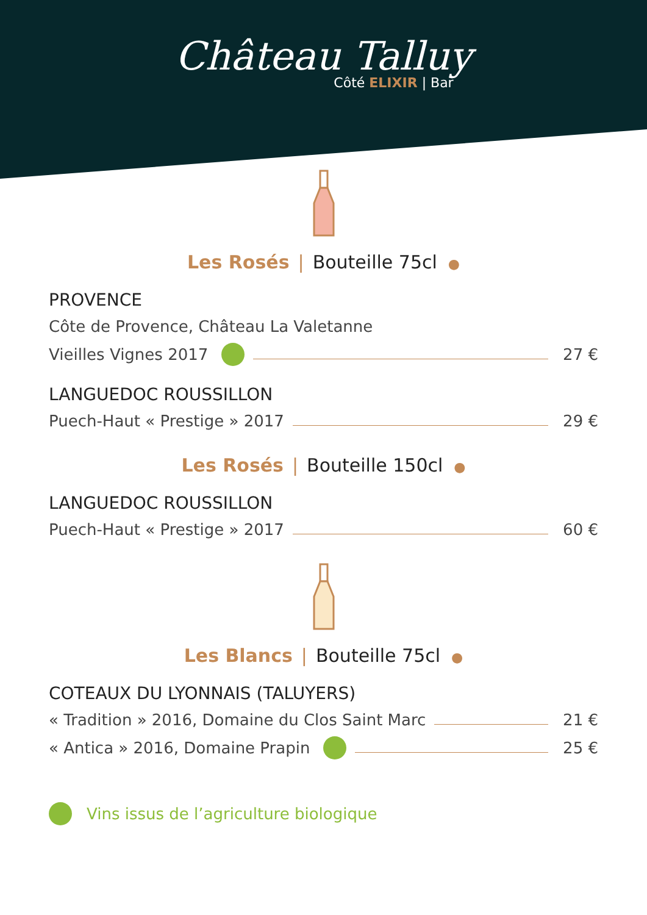Château Talluy
Côté ELIXIR | Bar
Les Rosés | Bouteille 75cl ●
PROVENCE
Côte de Provence, Château La Valetanne
Vieilles Vignes 2017 27 €
LANGUEDOC ROUSSILLON
Puech-Haut « Prestige » 2017 29 €
Les Rosés | Bouteille 150cl ●
LANGUEDOC ROUSSILLON
Puech-Haut « Prestige » 2017 60 €
Les Blancs | Bouteille 75cl ●
COTEAUX DU LYONNAIS (TALUYERS)
« Tradition » 2016, Domaine du Clos Saint Marc 21 €
« Antica » 2016, Domaine Prapin 25 €
Vins issus de l’agriculture biologique